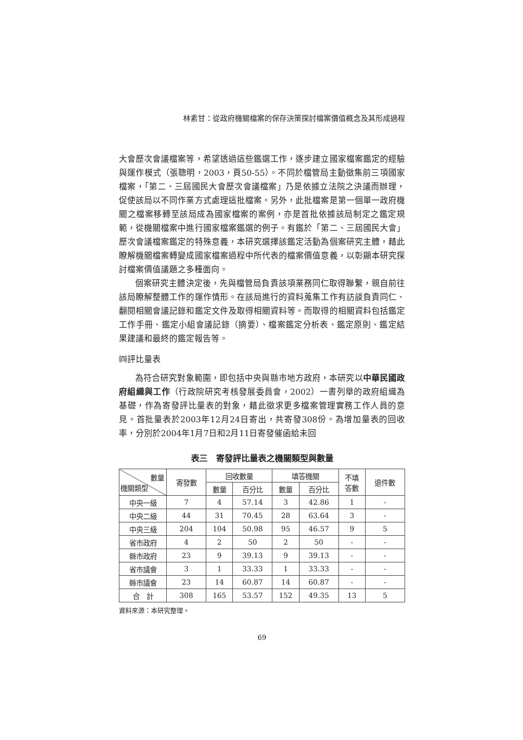林素甘：從政府機關檔案的保存決策探討檔案價值概念及其形成過程
大會歷次會議檔案等，希望透過這些鑑選工作，逐步建立國家檔案鑑定的經驗與運作模式（張聰明，2003，頁50-55）。不同於檔管局主動徵集前三項國家檔案，「第二、三屆國民大會歷次會議檔案」乃是依據立法院之決議而辦理，促使該局以不同作業方式處理這批檔案。另外，此批檔案是第一個單一政府機關之檔案移轉至該局成為國家檔案的案例，亦是首批依據該局制定之鑑定規範，從機關檔案中進行國家檔案鑑選的例子。有鑑於「第二、三屆國民大會」歷次會議檔案鑑定的特殊意義，本研究選擇該鑑定活動為個案研究主體，藉此瞭解機關檔案轉變成國家檔案過程中所代表的檔案價值意義，以彰顯本研究探討檔案價值議題之多種面向。
個案研究主體決定後，先與檔管局負責該項業務同仁取得聯繫，親自前往該局瞭解整體工作的運作情形。在該局進行的資料蒐集工作有訪談負責同仁、翻閱相關會議記錄和鑑定文件及取得相關資料等。而取得的相關資料包括鑑定工作手冊、鑑定小組會議記錄（摘要）、檔案鑑定分析表、鑑定原則、鑑定結果建議和最終的鑑定報告等。
㈣評比量表
為符合研究對象範圍，即包括中央與縣市地方政府，本研究以中華民國政府組織與工作（行政院研究考核發展委員會，2002）一書列舉的政府組織為基礎，作為寄發評比量表的對象，藉此徵求更多檔案管理實務工作人員的意見。首批量表於2003年12月24日寄出，共寄發308份。為增加量表的回收率，分別於2004年1月7日和2月11日寄發催函給未回
表三　寄發評比量表之機關類型與數量
| 數量 機關類型 | 寄發數 | 回收數量 | | 填答機關 | | 不填 答數 | 退件數 |
| --- | --- | --- | --- | --- | --- | --- | --- |
| | | 數量 | 百分比 | 數量 | 百分比 | | |
| 中央一級 | 7 | 4 | 57.14 | 3 | 42.86 | 1 | - |
| 中央二級 | 44 | 31 | 70.45 | 28 | 63.64 | 3 | - |
| 中央三級 | 204 | 104 | 50.98 | 95 | 46.57 | 9 | 5 |
| 省市政府 | 4 | 2 | 50 | 2 | 50 | - | - |
| 縣市政府 | 23 | 9 | 39.13 | 9 | 39.13 | - | - |
| 省市議會 | 3 | 1 | 33.33 | 1 | 33.33 | - | - |
| 縣市議會 | 23 | 14 | 60.87 | 14 | 60.87 | - | - |
| 合 計 | 308 | 165 | 53.57 | 152 | 49.35 | 13 | 5 |
資料來源：本研究整理。
69